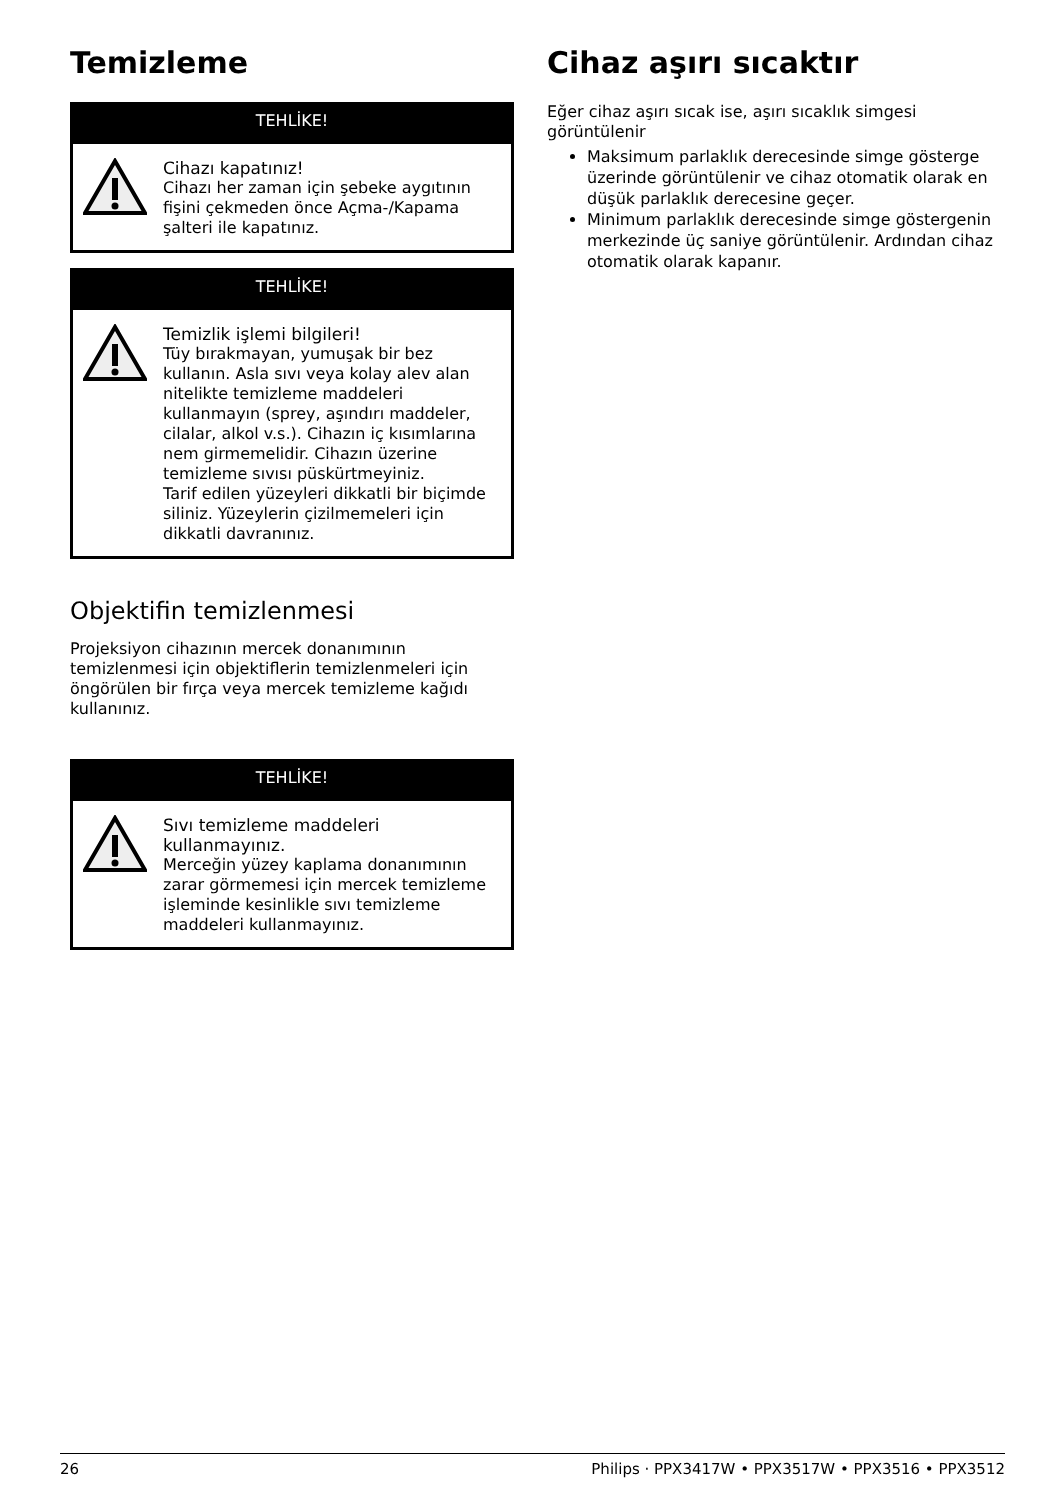Temizleme
TEHLİKE!
Cihazı kapatınız!
Cihazı her zaman için şebeke aygıtının fişini çekmeden önce Açma-/Kapama şalteri ile kapatınız.
TEHLİKE!
Temizlik işlemi bilgileri!
Tüy bırakmayan, yumuşak bir bez kullanın. Asla sıvı veya kolay alev alan nitelikte temizleme maddeleri kullanmayın (sprey, aşındırı maddeler, cilalar, alkol v.s.). Cihazın iç kısımlarına nem girmemelidir. Cihazın üzerine temizleme sıvısı püskürtmeyiniz.
Tarif edilen yüzeyleri dikkatli bir biçimde siliniz. Yüzeylerin çizilmemeleri için dikkatli davranınız.
Objektifin temizlenmesi
Projeksiyon cihazının mercek donanımının temizlenmesi için objektiflerin temizlenmeleri için öngörülen bir fırça veya mercek temizleme kağıdı kullanınız.
TEHLİKE!
Sıvı temizleme maddeleri kullanmayınız.
Merceğin yüzey kaplama donanımının zarar görmemesi için mercek temizleme işleminde kesinlikle sıvı temizleme maddeleri kullanmayınız.
Cihaz aşırı sıcaktır
Eğer cihaz aşırı sıcak ise, aşırı sıcaklık simgesi görüntülenir
Maksimum parlaklık derecesinde simge gösterge üzerinde görüntülenir ve cihaz otomatik olarak en düşük parlaklık derecesine geçer.
Minimum parlaklık derecesinde simge göstergenin merkezinde üç saniye görüntülenir. Ardından cihaz otomatik olarak kapanır.
26 Philips · PPX3417W • PPX3517W • PPX3516 • PPX3512